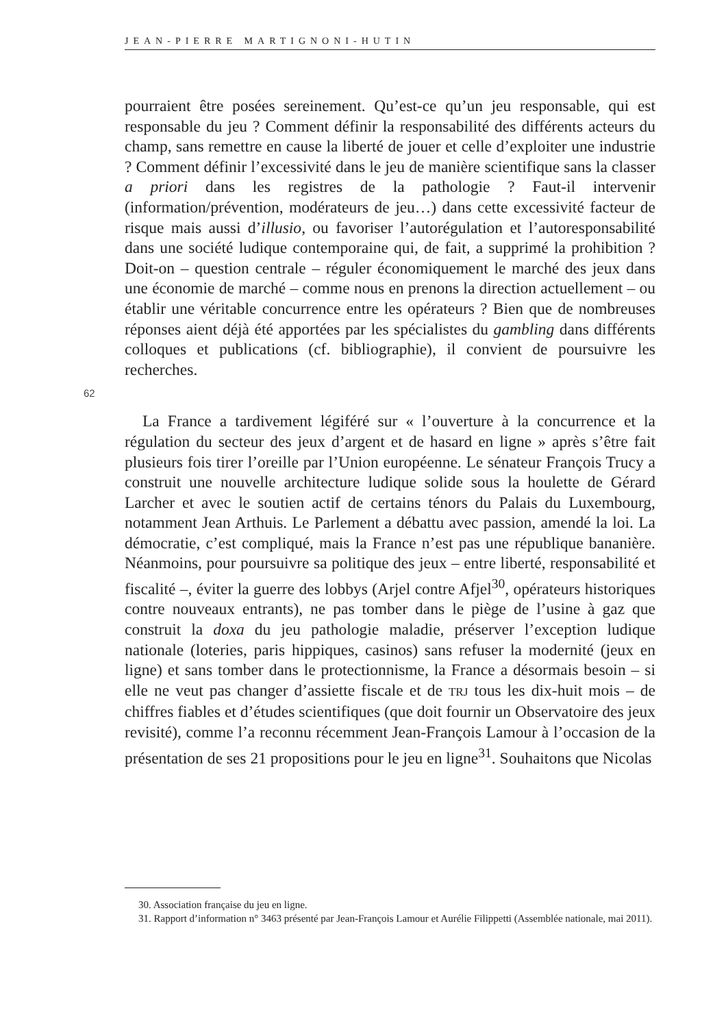JEAN-PIERRE MARTIGNONI-HUTIN
pourraient être posées sereinement. Qu’est-ce qu’un jeu responsable, qui est responsable du jeu ? Comment définir la responsabilité des différents acteurs du champ, sans remettre en cause la liberté de jouer et celle d’exploiter une industrie ? Comment définir l’excessivité dans le jeu de manière scientifique sans la classer a priori dans les registres de la pathologie ? Faut-il intervenir (information/prévention, modérateurs de jeu…) dans cette excessivité facteur de risque mais aussi d’illusio, ou favoriser l’autorégulation et l’autoresponsabilité dans une société ludique contemporaine qui, de fait, a supprimé la prohibition ? Doit-on – question centrale – réguler économiquement le marché des jeux dans une économie de marché – comme nous en prenons la direction actuellement – ou établir une véritable concurrence entre les opérateurs ? Bien que de nombreuses réponses aient déjà été apportées par les spécialistes du gambling dans différents colloques et publications (cf. bibliographie), il convient de poursuivre les recherches.
La France a tardivement légiféré sur « l’ouverture à la concurrence et la régulation du secteur des jeux d’argent et de hasard en ligne » après s’être fait plusieurs fois tirer l’oreille par l’Union européenne. Le sénateur François Trucy a construit une nouvelle architecture ludique solide sous la houlette de Gérard Larcher et avec le soutien actif de certains ténors du Palais du Luxembourg, notamment Jean Arthuis. Le Parlement a débattu avec passion, amendé la loi. La démocratie, c’est compliqué, mais la France n’est pas une république bananière. Néanmoins, pour poursuivre sa politique des jeux – entre liberté, responsabilité et fiscalité –, éviter la guerre des lobbys (Arjel contre Afjel<sup>30</sup>, opérateurs historiques contre nouveaux entrants), ne pas tomber dans le piège de l’usine à gaz que construit la doxa du jeu pathologie maladie, préserver l’exception ludique nationale (loteries, paris hippiques, casinos) sans refuser la modernité (jeux en ligne) et sans tomber dans le protectionnisme, la France a désormais besoin – si elle ne veut pas changer d’assiette fiscale et de TRJ tous les dix-huit mois – de chiffres fiables et d’études scientifiques (que doit fournir un Observatoire des jeux revisité), comme l’a reconnu récemment Jean-François Lamour à l’occasion de la présentation de ses 21 propositions pour le jeu en ligne<sup>31</sup>. Souhaitons que Nicolas
62
30. Association française du jeu en ligne.
31. Rapport d’information n° 3463 présenté par Jean-François Lamour et Aurélie Filippetti (Assemblée nationale, mai 2011).